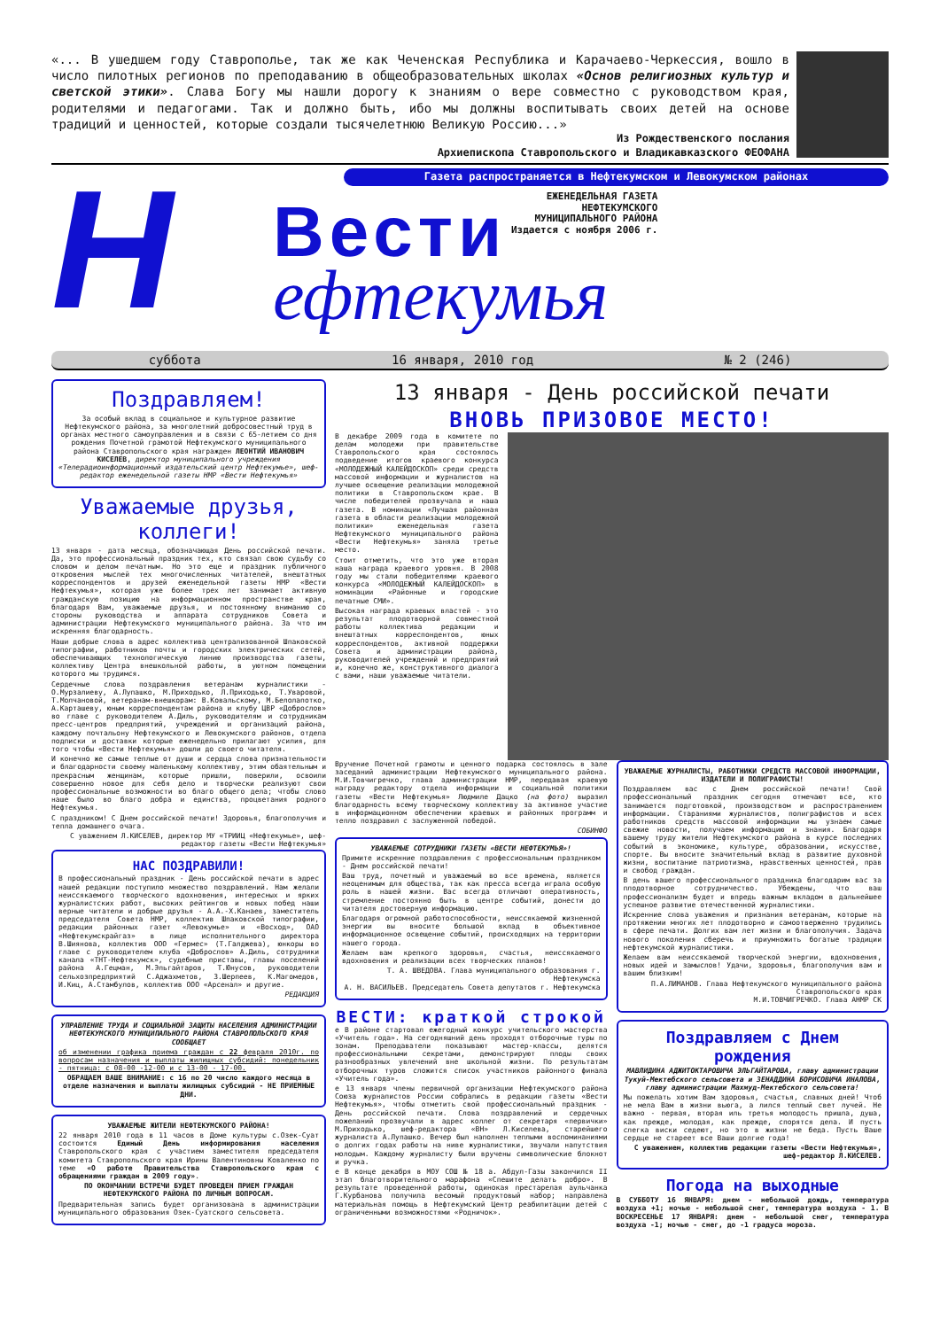«... В ушедшем году Ставрополье, так же как Чеченская Республика и Карачаево-Черкессия, вошло в число пилотных регионов по преподаванию в общеобразовательных школах «Основ религиозных культур и светской этики». Слава Богу мы нашли дорогу к знаниям о вере совместно с руководством края, родителями и педагогами. Так и должно быть, ибо мы должны воспитывать своих детей на основе традиций и ценностей, которые создали тысячелетнюю Великую Россию...»
Из Рождественского послания
Архиепископа Ставропольского и Владикавказского ФЕОФАНА
Н
Газета распространяется в Нефтекумском и Левокумском районах
Вести
ЕЖЕНЕДЕЛЬНАЯ ГАЗЕТА
НЕФТЕКУМСКОГО
МУНИЦИПАЛЬНОГО РАЙОНА
Издается с ноября 2006 г.
ефтекумья
суббота 16 января, 2010 год № 2 (246)
Поздравляем!
За особый вклад в социальное и культурное развитие Нефтекумского района, за многолетний добросовестный труд в органах местного самоуправления и в связи с 65-летием со дня рождения Почетной грамотой Нефтекумского муниципального района Ставропольского края награжден ЛЕОНТИЙ ИВАНОВИЧ КИСЕЛЕВ, директор муниципального учреждения «Телерадиоинформационный издательский центр Нефтекумье», шеф-редактор еженедельной газеты НМР «Вести Нефтекумья»
Уважаемые друзья, коллеги!
13 января - дата месяца, обозначающая День российской печати. Да, это профессиональный праздник тех, кто связал свою судьбу со словом и делом печатным. Но это еще и праздник публичного откровения мыслей тех многочисленных читателей, внештатных корреспондентов и друзей еженедельной газеты НМР «Вести Нефтекумья», которая уже более трех лет занимает активную гражданскую позицию на информационном пространстве края, благодаря Вам, уважаемые друзья, и постоянному вниманию со стороны руководства и аппарата сотрудников Совета и администрации Нефтекумского муниципального района. За что им искренняя благодарность.
Наши добрые слова в адрес коллектива централизованной Шпаковской типографии, работников почты и городских электрических сетей, обеспечивающих технологическую линию производства газеты, коллективу Центра внешкольной работы, в уютном помещении которого мы трудимся.
Сердечные слова поздравления ветеранам журналистики - О.Мурзалиеву, А.Лупашко, М.Приходько, Л.Приходько, Т.Уваровой, Т.Молчановой, ветеранам-внешкорам: В.Ковальскому, М.Белолапотко, А.Карташеву, юным корреспондентам района и клубу ЦВР «Доброслов» во главе с руководителем А.Диль, руководителям и сотрудникам пресс-центров предприятий, учреждений и организаций района, каждому почтальону Нефтекумского и Левокумского районов, отдела подписки и доставки которые еженедельно прилагают усилия, для того чтобы «Вести Нефтекумья» дошли до своего читателя.
И конечно же самые теплые от души и сердца слова признательности и благодарности своему маленькому коллективу, этим обаятельным и прекрасным женщинам, которые пришли, поверили, освоили совершенно новое для себя дело и творчески реализуют свои профессиональные возможности во благо общего дела; чтобы слово наше было во благо добра и единства, процветания родного Нефтекумья.
С праздником! С Днем российской печати! Здоровья, благополучия и тепла домашнего очага.
С уважением Л.КИСЕЛЕВ, директор МУ «ТРИИЦ «Нефтекумье», шеф-редактор газеты «Вести Нефтекумья»
НАС ПОЗДРАВИЛИ!
В профессиональный праздник - День российской печати в адрес нашей редакции поступило множество поздравлений. Нам желали неиссякаемого творческого вдохновения, интересных и ярких журналистских работ, высоких рейтингов и новых побед наши верные читатели и добрые друзья - А.А.-Х.Канаев, заместитель председателя Совета НМР, коллектив Шпаковской типографии, редакции районных газет «Левокумье» и «Восход», ОАО «Нефтекумскрайгаз» в лице исполнительного директора В.Шиянова, коллектив ООО «Гермес» (Т.Галджева), юнкоры во главе с руководителем клуба «Доброслов» А.Диль, сотрудники канала «ТНТ-Нефтекумск», судебные приставы, главы поселений района А.Гецман, М.Эльгайтаров, Т.Юнусов, руководители сельхозпредприятий С.Аджахметов, З.Шерпеев, К.Магомедов, И.Киц, А.Стамбулов, коллектив ООО «Арсенал» и другие.
РЕДАКЦИЯ
УПРАВЛЕНИЕ ТРУДА И СОЦИАЛЬНОЙ ЗАЩИТЫ НАСЕЛЕНИЯ АДМИНИСТРАЦИИ НЕФТЕКУМСКОГО МУНИЦИПАЛЬНОГО РАЙОНА СТАВРОПОЛЬСКОГО КРАЯ СООБЩАЕТ
об изменении графика приема граждан с 22 февраля 2010г. по вопросам назначения и выплаты жилищных субсидий: понедельник - пятница: с 08-00 -12-00 и с 13-00 - 17-00.
ОБРАЩАЕМ ВАШЕ ВНИМАНИЕ: с 16 по 20 число каждого месяца в отделе назначения и выплаты жилищных субсидий - НЕ ПРИЕМНЫЕ ДНИ.
УВАЖАЕМЫЕ ЖИТЕЛИ НЕФТЕКУМСКОГО РАЙОНА!
22 января 2010 года в 11 часов в Доме культуры с.Озек-Суат состоится Единый День информирования населения Ставропольского края с участием заместителя председателя комитета Ставропольского края Ирины Валентиновны Коваленко по теме «О работе Правительства Ставропольского края с обращениями граждан в 2009 году».
ПО ОКОНЧАНИИ ВСТРЕЧИ БУДЕТ ПРОВЕДЕН ПРИЕМ ГРАЖДАН НЕФТЕКУМСКОГО РАЙОНА ПО ЛИЧНЫМ ВОПРОСАМ.
Предварительная запись будет организована в администрации муниципального образования Озек-Суатского сельсовета.
13 января - День российской печати
ВНОВЬ ПРИЗОВОЕ МЕСТО!
В декабре 2009 года в комитете по делам молодежи при правительстве Ставропольского края состоялось подведение итогов краевого конкурса «МОЛОДЕЖНЫЙ КАЛЕЙДОСКОП» среди средств массовой информации и журналистов на лучшее освещение реализации молодежной политики в Ставропольском крае. В числе победителей прозвучала и наша газета. В номинации «Лучшая районная газета в области реализации молодежной политики» еженедельная газета Нефтекумского муниципального района «Вести Нефтекумья» заняла третье место.
Стоит отметить, что это уже вторая наша награда краевого уровня. В 2008 году мы стали победителями краевого конкурса «МОЛОДЕЖНЫЙ КАЛЕЙДОСКОП» в номинации «Районные и городские печатные СМИ».
Высокая награда краевых властей - это результат плодотворной совместной работы коллектива редакции и внештатных корреспондентов, юных корреспондентов, активной поддержки Совета и администрации района, руководителей учреждений и предприятий и, конечно же, конструктивного диалога с вами, наши уважаемые читатели.
Вручение Почетной грамоты и ценного подарка состоялось в зале заседаний администрации Нефтекумского муниципального района. М.И.Товчигречко, глава администрации НМР, передавая краевую награду редактору отдела информации и социальной политики газеты «Вести Нефтекумья» Людмиле Дацко (на фото) выразил благодарность всему творческому коллективу за активное участие в информационном обеспечении краевых и районных программ и тепло поздравил с заслуженной победой.
СОБИНФО
УВАЖАЕМЫЕ СОТРУДНИКИ ГАЗЕТЫ «ВЕСТИ НЕФТЕКУМЬЯ»!
Примите искренние поздравления с профессиональным праздником - Днем российской печати!
Ваш труд, почетный и уважаемый во все времена, является неоценимым для общества, так как пресса всегда играла особую роль в нашей жизни. Вас всегда отличают оперативность, стремление постоянно быть в центре событий, донести до читателя достоверную информацию.
Благодаря огромной работоспособности, неиссякаемой жизненной энергии вы вносите большой вклад в объективное информационное освещение событий, происходящих на территории нашего города.
Желаем вам крепкого здоровья, счастья, неиссякаемого вдохновения и реализации всех творческих планов!
Т. А. ШВЕДОВА. Глава муниципального образования г. Нефтекумска
А. Н. ВАСИЛЬЕВ. Председатель Совета депутатов г. Нефтекумска
ВЕСТИ: краткой строкой
е В районе стартовал ежегодный конкурс учительского мастерства «Учитель года». На сегодняшний день проходят отборочные туры по зонам. Преподаватели показывают мастер-классы, делятся профессиональными секретами, демонстрируют плоды своих разнообразных увлечений вне школьной жизни. По результатам отборочных туров сложится список участников районного финала «Учитель года».
е 13 января члены первичной организации Нефтекумского района Союза журналистов России собрались в редакции газеты «Вести Нефтекумья», чтобы отметить свой профессиональный праздник - День российской печати. Слова поздравлений и сердечных пожеланий прозвучали в адрес коллег от секретаря «первички» М.Приходько, шеф-редактора «ВН» Л.Киселева, старейшего журналиста А.Лупашко. Вечер был наполнен теплыми воспоминаниями о долгих годах работы на ниве журналистики, звучали напутствия молодым. Каждому журналисту были вручены символические блокнот и ручка.
е В конце декабря в МОУ СОШ № 18 а. Абдул-Газы закончился II этап благотворительного марафона «Спешите делать добро». В результате проведенной работы, одинокая престарелая аульчанка Г.Курбанова получила весомый продуктовый набор; направлена материальная помощь в Нефтекумский Центр реабилитации детей с ограниченными возможностями «Родничок».
УВАЖАЕМЫЕ ЖУРНАЛИСТЫ, РАБОТНИКИ СРЕДСТВ МАССОВОЙ ИНФОРМАЦИИ, ИЗДАТЕЛИ И ПОЛИГРАФИСТЫ!
Поздравляем вас с Днем российской печати! Свой профессиональный праздник сегодня отмечают все, кто занимается подготовкой, производством и распространением информации. Стараниями журналистов, полиграфистов и всех работников средств массовой информации мы узнаем самые свежие новости, получаем информацию и знания. Благодаря вашему труду жители Нефтекумского района в курсе последних событий в экономике, культуре, образовании, искусстве, спорте. Вы вносите значительный вклад в развитие духовной жизни, воспитание патриотизма, нравственных ценностей, прав и свобод граждан.
В день вашего профессионального праздника благодарим вас за плодотворное сотрудничество. Убеждены, что ваш профессионализм будет и впредь важным вкладом в дальнейшее успешное развитие отечественной журналистики.
Искренние слова уважения и признания ветеранам, которые на протяжении многих лет плодотворно и самоотверженно трудились в сфере печати. Долгих вам лет жизни и благополучия. Задача нового поколения сберечь и приумножить богатые традиции нефтекумской журналистики.
Желаем вам неиссякаемой творческой энергии, вдохновения, новых идей и замыслов! Удачи, здоровья, благополучия вам и вашим близким!
П.А.ЛИМАНОВ. Глава Нефтекумского муниципального района Ставропольского края
М.И.ТОВЧИГРЕЧКО. Глава АНМР СК
Поздравляем с Днем рождения
МАВЛИДИНА АДЖИТОКТАРОВИЧА ЭЛЬГАЙТАРОВА, главу администрации Тукуй-Мектебского сельсовета и ЗЕНАДДИНА БОРИСОВИЧА ИНАЛОВА, главу администрации Махмуд-Мектебского сельсовета!
Мы пожелать хотим Вам здоровья, счастья, славных дней! Чтоб не мела Вам в жизни вьюга, а лился теплый свет лучей. Не важно - первая, вторая иль третья молодость пришла, душа, как прежде, молодая, как прежде, спорятся дела. И пусть слегка виски седеют, но это в жизни не беда. Пусть Ваше сердце не стареет все Ваши долгие года!
С уважением, коллектив редакции газеты «Вести Нефтекумья», шеф-редактор Л.КИСЕЛЕВ.
Погода на выходные
В СУББОТУ 16 ЯНВАРЯ: днем - небольшой дождь, температура воздуха +1; ночью - небольшой снег, температура воздуха - 1. В ВОСКРЕСЕНЬЕ 17 ЯНВАРЯ: днем - небольшой снег, температура воздуха -1; ночью - снег, до -1 градуса мороза.